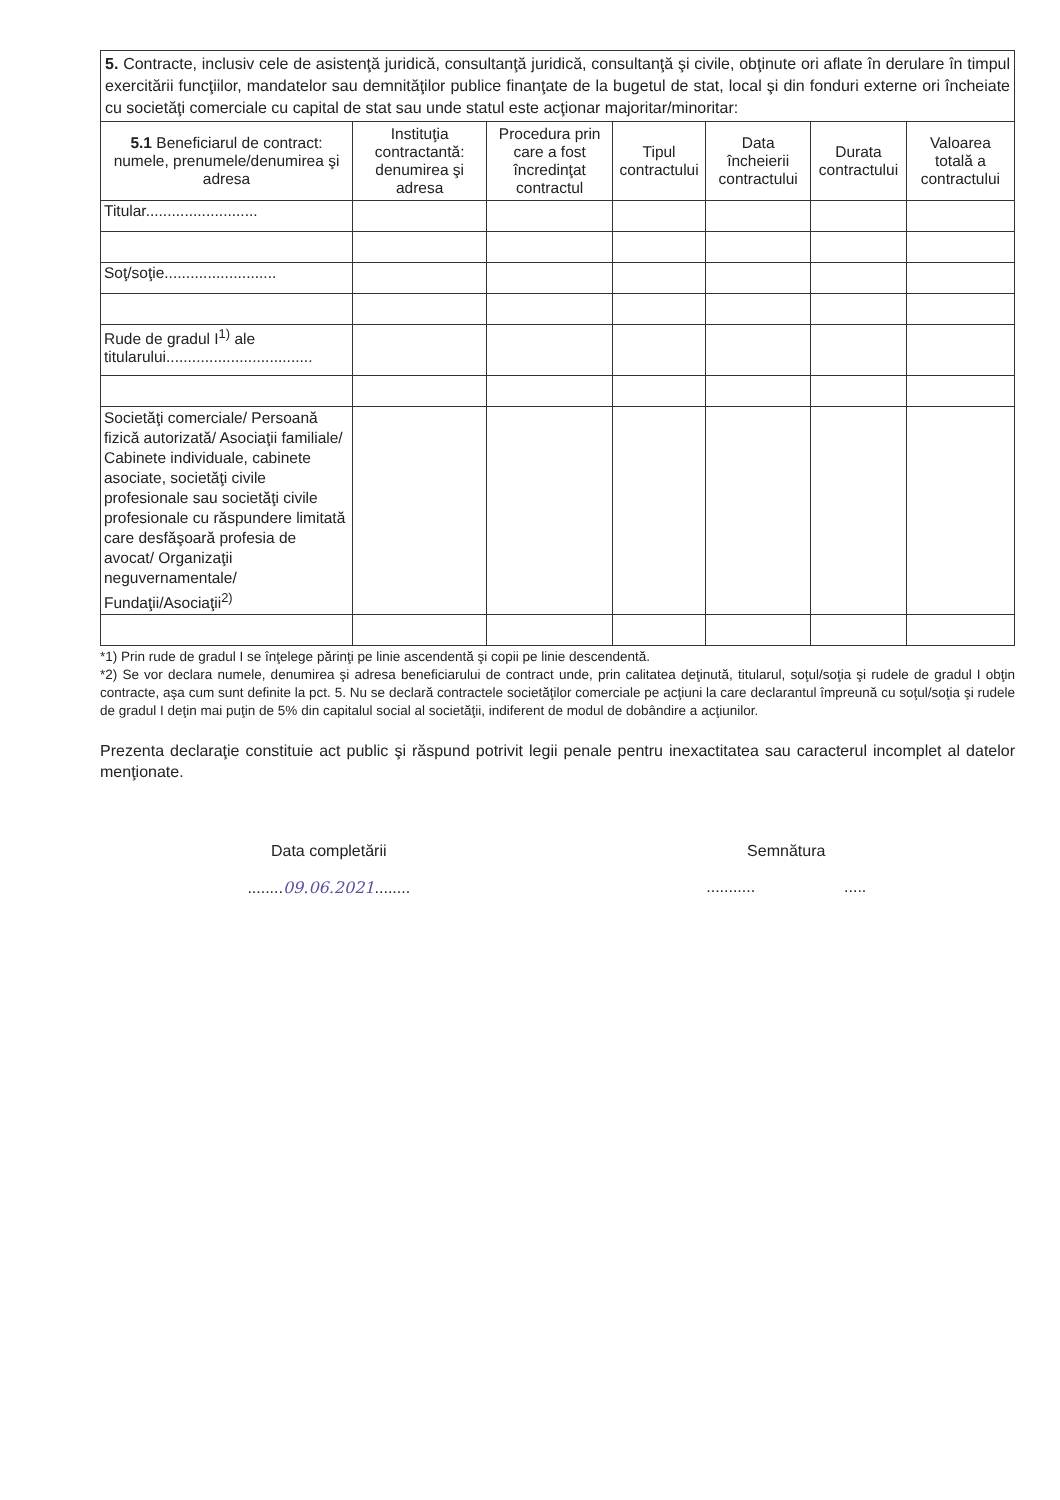5. Contracte, inclusiv cele de asistenţă juridică, consultanţă juridică, consultanţă şi civile, obţinute ori aflate în derulare în timpul exercitării funcţiilor, mandatelor sau demnităţilor publice finanţate de la bugetul de stat, local şi din fonduri externe ori încheiate cu societăţi comerciale cu capital de stat sau unde statul este acţionar majoritar/minoritar:
| 5.1 Beneficiarul de contract: numele, prenumele/denumirea şi adresa | Instituţia contractantă: denumirea şi adresa | Procedura prin care a fost încredinţat contractul | Tipul contractului | Data încheierii contractului | Durata contractului | Valoarea totală a contractului |
| --- | --- | --- | --- | --- | --- | --- |
| Titular.......................... | | | | | | |
| Soţ/soţie.......................... | | | | | | |
| Rude de gradul I<sup>1)</sup> ale titularului.................................. | | | | | | |
| Societăţi comerciale/ Persoană fizică autorizată/ Asociaţii familiale/ Cabinete individuale, cabinete asociate, societăţi civile profesionale sau societăţi civile profesionale cu răspundere limitată care desfăşoară profesia de avocat/ Organizaţii neguvernamentale/ Fundaţii/Asociaţii<sup>2)</sup> | | | | | | |
*1) Prin rude de gradul I se înţelege părinţi pe linie ascendentă şi copii pe linie descendentă.
*2) Se vor declara numele, denumirea şi adresa beneficiarului de contract unde, prin calitatea deţinută, titularul, soţul/soţia şi rudele de gradul I obţin contracte, aşa cum sunt definite la pct. 5. Nu se declară contractele societăţilor comerciale pe acţiuni la care declarantul împreună cu soţul/soţia şi rudele de gradul I deţin mai puţin de 5% din capitalul social al societăţii, indiferent de modul de dobândire a acţiunilor.
Prezenta declaraţie constituie act public şi răspund potrivit legii penale pentru inexactitatea sau caracterul incomplet al datelor menţionate.
Data completării
........09.06.2021........
Semnătura
........... .....